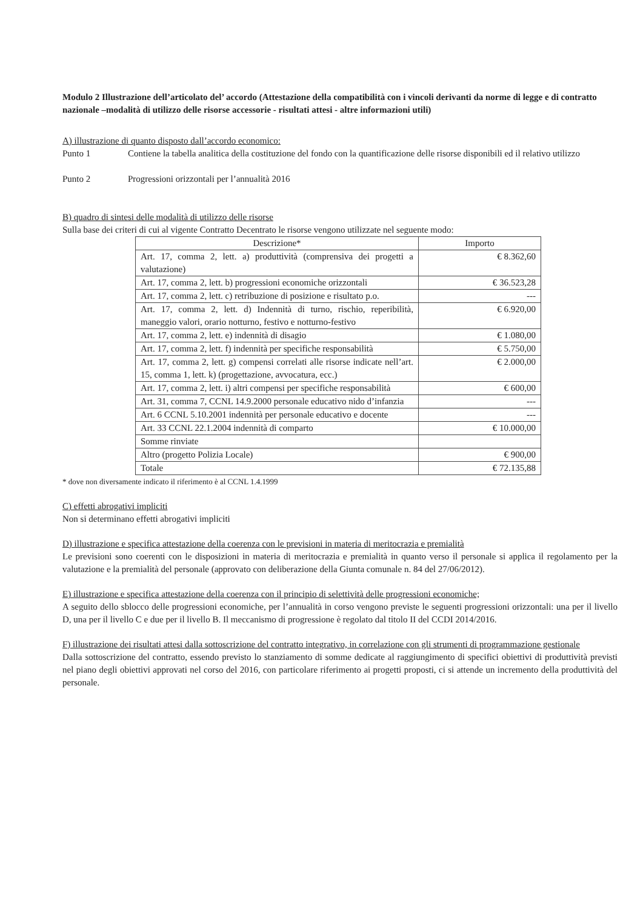Modulo 2 Illustrazione dell’articolato del’ accordo (Attestazione della compatibilità con i vincoli derivanti da norme di legge e di contratto nazionale –modalità di utilizzo delle risorse accessorie - risultati attesi - altre informazioni utili)
A) illustrazione di quanto disposto dall’accordo economico:
Punto 1 Contiene la tabella analitica della costituzione del fondo con la quantificazione delle risorse disponibili ed il relativo utilizzo
Punto 2 Progressioni orizzontali per l’annualità 2016
B) quadro di sintesi delle modalità di utilizzo delle risorse
Sulla base dei criteri di cui al vigente Contratto Decentrato le risorse vengono utilizzate nel seguente modo:
| Descrizione* | Importo |
| --- | --- |
| Art. 17, comma 2, lett. a) produttività (comprensiva dei progetti a valutazione) | € 8.362,60 |
| Art. 17, comma 2, lett. b) progressioni economiche orizzontali | € 36.523,28 |
| Art. 17, comma 2, lett. c) retribuzione di posizione e risultato p.o. | --- |
| Art. 17, comma 2, lett. d) Indennità di turno, rischio, reperibilità, maneggio valori, orario notturno, festivo e notturno-festivo | € 6.920,00 |
| Art. 17, comma 2, lett. e) indennità di disagio | € 1.080,00 |
| Art. 17, comma 2, lett. f) indennità per specifiche responsabilità | € 5.750,00 |
| Art. 17, comma 2, lett. g) compensi correlati alle risorse indicate nell’art. 15, comma 1, lett. k) (progettazione, avvocatura, ecc.) | € 2.000,00 |
| Art. 17, comma 2, lett. i) altri compensi per specifiche responsabilità | € 600,00 |
| Art. 31, comma 7, CCNL 14.9.2000 personale educativo nido d’infanzia | --- |
| Art. 6 CCNL 5.10.2001 indennità per personale educativo e docente | --- |
| Art. 33 CCNL 22.1.2004 indennità di comparto | € 10.000,00 |
| Somme rinviate | |
| Altro (progetto Polizia Locale) | € 900,00 |
| Totale | € 72.135,88 |
* dove non diversamente indicato il riferimento è al CCNL 1.4.1999
C) effetti abrogativi impliciti
Non si determinano effetti abrogativi impliciti
D) illustrazione e specifica attestazione della coerenza con le previsioni in materia di meritocrazia e premialità
Le previsioni sono coerenti con le disposizioni in materia di meritocrazia e premialità in quanto verso il personale si applica il regolamento per la valutazione e la premialità del personale (approvato con deliberazione della Giunta comunale n. 84 del 27/06/2012).
E) illustrazione e specifica attestazione della coerenza con il principio di selettività delle progressioni economiche;
A seguito dello sblocco delle progressioni economiche, per l’annualità in corso vengono previste le seguenti progressioni orizzontali: una per il livello D, una per il livello C e due per il livello B. Il meccanismo di progressione è regolato dal titolo II del CCDI 2014/2016.
F) illustrazione dei risultati attesi dalla sottoscrizione del contratto integrativo, in correlazione con gli strumenti di programmazione gestionale
Dalla sottoscrizione del contratto, essendo previsto lo stanziamento di somme dedicate al raggiungimento di specifici obiettivi di produttività previsti nel piano degli obiettivi approvati nel corso del 2016, con particolare riferimento ai progetti proposti, ci si attende un incremento della produttività del personale.